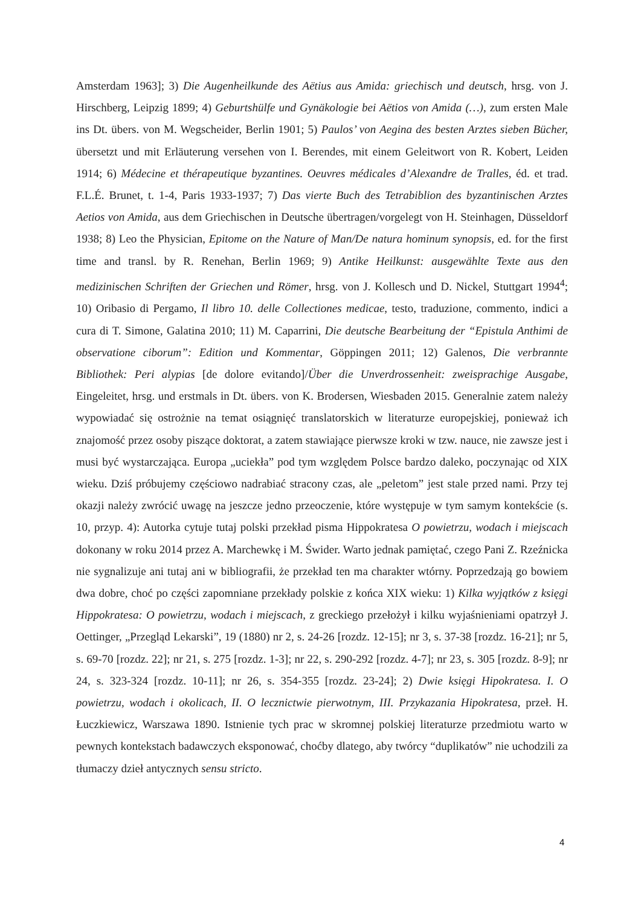Amsterdam 1963]; 3) Die Augenheilkunde des Aëtius aus Amida: griechisch und deutsch, hrsg. von J. Hirschberg, Leipzig 1899; 4) Geburtshülfe und Gynäkologie bei Aëtios von Amida (…), zum ersten Male ins Dt. übers. von M. Wegscheider, Berlin 1901; 5) Paulos’ von Aegina des besten Arztes sieben Bücher, übersetzt und mit Erläuterung versehen von I. Berendes, mit einem Geleitwort von R. Kobert, Leiden 1914; 6) Médecine et thérapeutique byzantines. Oeuvres médicales d’Alexandre de Tralles, éd. et trad. F.L.É. Brunet, t. 1-4, Paris 1933-1937; 7) Das vierte Buch des Tetrabiblion des byzantinischen Arztes Aetios von Amida, aus dem Griechischen in Deutsche übertragen/vorgelegt von H. Steinhagen, Düsseldorf 1938; 8) Leo the Physician, Epitome on the Nature of Man/De natura hominum synopsis, ed. for the first time and transl. by R. Renehan, Berlin 1969; 9) Antike Heilkunst: ausgewählte Texte aus den medizinischen Schriften der Griechen und Römer, hrsg. von J. Kollesch und D. Nickel, Stuttgart 1994<sup>4</sup>; 10) Oribasio di Pergamo, Il libro 10. delle Collectiones medicae, testo, traduzione, commento, indici a cura di T. Simone, Galatina 2010; 11) M. Caparrini, Die deutsche Bearbeitung der “Epistula Anthimi de observatione ciborum”: Edition und Kommentar, Göppingen 2011; 12) Galenos, Die verbrannte Bibliothek: Peri alypias [de dolore evitando]/Über die Unverdrossenheit: zweisprachige Ausgabe, Eingeleitet, hrsg. und erstmals in Dt. übers. von K. Brodersen, Wiesbaden 2015. Generalnie zatem należy wypowiadać się ostrożnie na temat osiągnięć translatorskich w literaturze europejskiej, ponieważ ich znajomość przez osoby piszące doktorat, a zatem stawiające pierwsze kroki w tzw. nauce, nie zawsze jest i musi być wystarczająca. Europa „uciekła” pod tym względem Polsce bardzo daleko, poczynając od XIX wieku. Dziś próbujemy częściowo nadrabiać stracony czas, ale „peletom” jest stale przed nami. Przy tej okazji należy zwrócić uwagę na jeszcze jedno przeoczenie, które występuje w tym samym kontekście (s. 10, przyp. 4): Autorka cytuje tutaj polski przekład pisma Hippokratesa O powietrzu, wodach i miejscach dokonany w roku 2014 przez A. Marchewkę i M. Świder. Warto jednak pamiętać, czego Pani Z. Rzeźnicka nie sygnalizuje ani tutaj ani w bibliografii, że przekład ten ma charakter wtórny. Poprzedzają go bowiem dwa dobre, choć po części zapomniane przekłady polskie z końca XIX wieku: 1) Kilka wyjątków z księgi Hippokratesa: O powietrzu, wodach i miejscach, z greckiego przełożył i kilku wyjaśnieniami opatrzył J. Oettinger, „Przegląd Lekarski”, 19 (1880) nr 2, s. 24-26 [rozdz. 12-15]; nr 3, s. 37-38 [rozdz. 16-21]; nr 5, s. 69-70 [rozdz. 22]; nr 21, s. 275 [rozdz. 1-3]; nr 22, s. 290-292 [rozdz. 4-7]; nr 23, s. 305 [rozdz. 8-9]; nr 24, s. 323-324 [rozdz. 10-11]; nr 26, s. 354-355 [rozdz. 23-24]; 2) Dwie księgi Hipokratesa. I. O powietrzu, wodach i okolicach, II. O lecznictwie pierwotnym, III. Przykazania Hipokratesa, przeł. H. Łuczkiewicz, Warszawa 1890. Istnienie tych prac w skromnej polskiej literaturze przedmiotu warto w pewnych kontekstach badawczych eksponować, choćby dlatego, aby twórcy “duplikatów” nie uchodzili za tłumaczy dzieł antycznych sensu stricto.
4